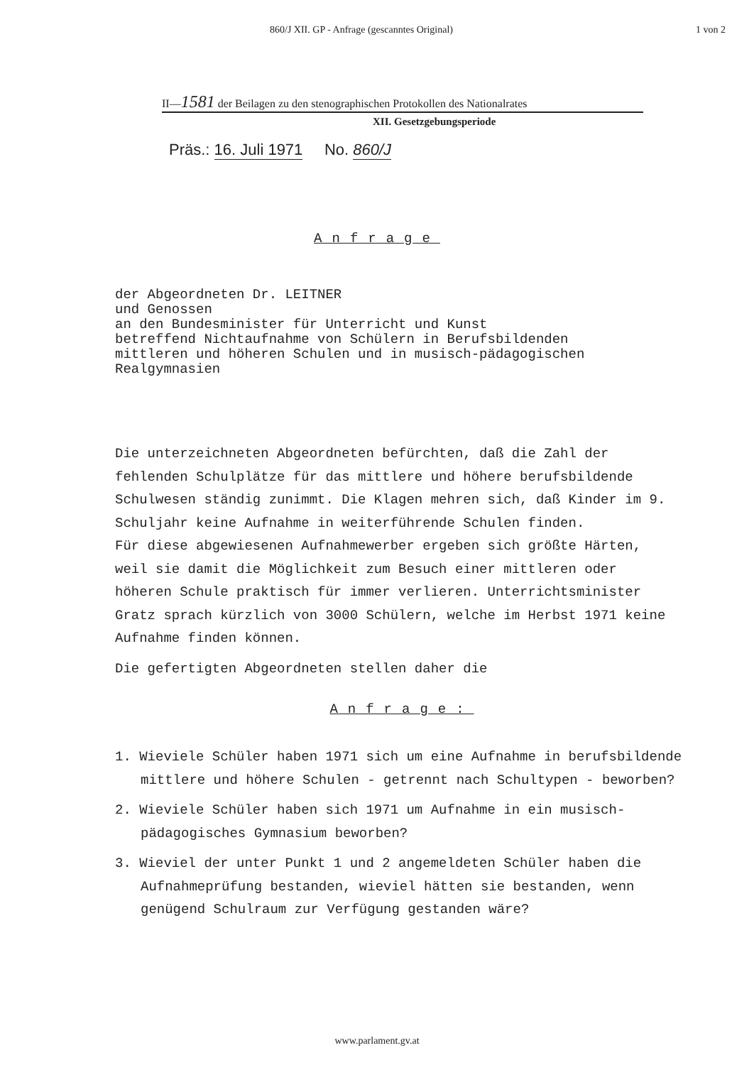860/J XII. GP - Anfrage (gescanntes Original) 1 von 2
II—1581 der Beilagen zu den stenographischen Protokollen des Nationalrates
XII. Gesetzgebungsperiode
Präs.: 16. Juli 1971 No. 860/J
Anfrage
der Abgeordneten Dr. LEITNER
und Genossen
an den Bundesminister für Unterricht und Kunst
betreffend Nichtaufnahme von Schülern in Berufsbildenden
mittleren und höheren Schulen und in musisch-pädagogischen
Realgymnasien
Die unterzeichneten Abgeordneten befürchten, daß die Zahl der fehlenden Schulplätze für das mittlere und höhere berufsbildende Schulwesen ständig zunimmt. Die Klagen mehren sich, daß Kinder im 9. Schuljahr keine Aufnahme in weiterführende Schulen finden.
Für diese abgewiesenen Aufnahmewerber ergeben sich größte Härten, weil sie damit die Möglichkeit zum Besuch einer mittleren oder höheren Schule praktisch für immer verlieren. Unterrichtsminister Gratz sprach kürzlich von 3000 Schülern, welche im Herbst 1971 keine Aufnahme finden können.
Die gefertigten Abgeordneten stellen daher die
Anfrage:
1. Wieviele Schüler haben 1971 sich um eine Aufnahme in berufsbildende mittlere und höhere Schulen - getrennt nach Schultypen - beworben?
2. Wieviele Schüler haben sich 1971 um Aufnahme in ein musisch-pädagogisches Gymnasium beworben?
3. Wieviel der unter Punkt 1 und 2 angemeldeten Schüler haben die Aufnahmeprüfung bestanden, wieviel hätten sie bestanden, wenn genügend Schulraum zur Verfügung gestanden wäre?
www.parlament.gv.at